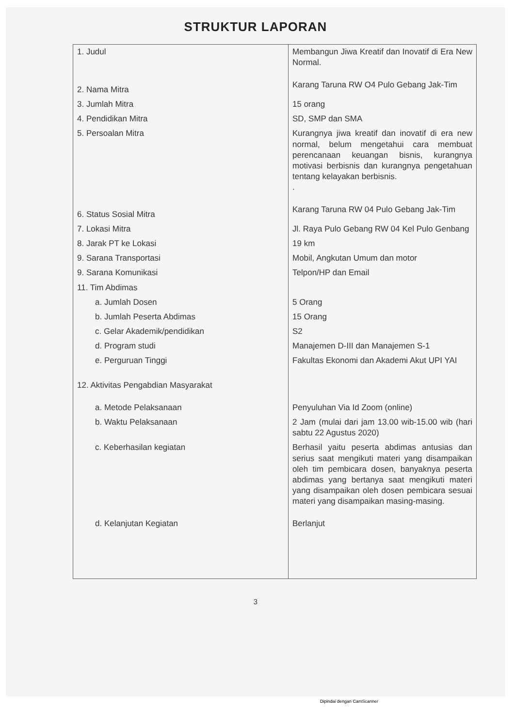STRUKTUR LAPORAN
| 1. Judul | Membangun Jiwa Kreatif dan Inovatif di Era New Normal. |
| 2. Nama Mitra | Karang Taruna RW O4 Pulo Gebang Jak-Tim |
| 3. Jumlah Mitra | 15 orang |
| 4. Pendidikan Mitra | SD, SMP dan SMA |
| 5. Persoalan Mitra | Kurangnya jiwa kreatif dan inovatif di era new normal, belum mengetahui cara membuat perencanaan keuangan bisnis, kurangnya motivasi berbisnis dan kurangnya pengetahuan tentang kelayakan berbisnis. . |
| 6. Status Sosial Mitra | Karang Taruna RW 04 Pulo Gebang Jak-Tim |
| 7. Lokasi Mitra | Jl. Raya Pulo Gebang RW 04 Kel Pulo Genbang |
| 8. Jarak PT ke Lokasi | 19 km |
| 9. Sarana Transportasi | Mobil, Angkutan Umum dan motor |
| 9. Sarana Komunikasi | Telpon/HP dan Email |
| 11. Tim Abdimas | |
| a. Jumlah Dosen | 5 Orang |
| b. Jumlah Peserta Abdimas | 15 Orang |
| c. Gelar Akademik/pendidikan | S2 |
| d. Program studi | Manajemen D-III dan Manajemen S-1 |
| e. Perguruan Tinggi | Fakultas Ekonomi dan Akademi Akut UPI YAI |
| 12. Aktivitas Pengabdian Masyarakat | |
| a. Metode Pelaksanaan | Penyuluhan Via Id Zoom (online) |
| b. Waktu Pelaksanaan | 2 Jam (mulai dari jam 13.00 wib-15.00 wib (hari sabtu 22 Agustus 2020) |
| c. Keberhasilan kegiatan | Berhasil yaitu peserta abdimas antusias dan serius saat mengikuti materi yang disampaikan oleh tim pembicara dosen, banyaknya peserta abdimas yang bertanya saat mengikuti materi yang disampaikan oleh dosen pembicara sesuai materi yang disampaikan masing-masing. |
| d. Kelanjutan Kegiatan | Berlanjut |
3
Dipindai dengan CamScanner